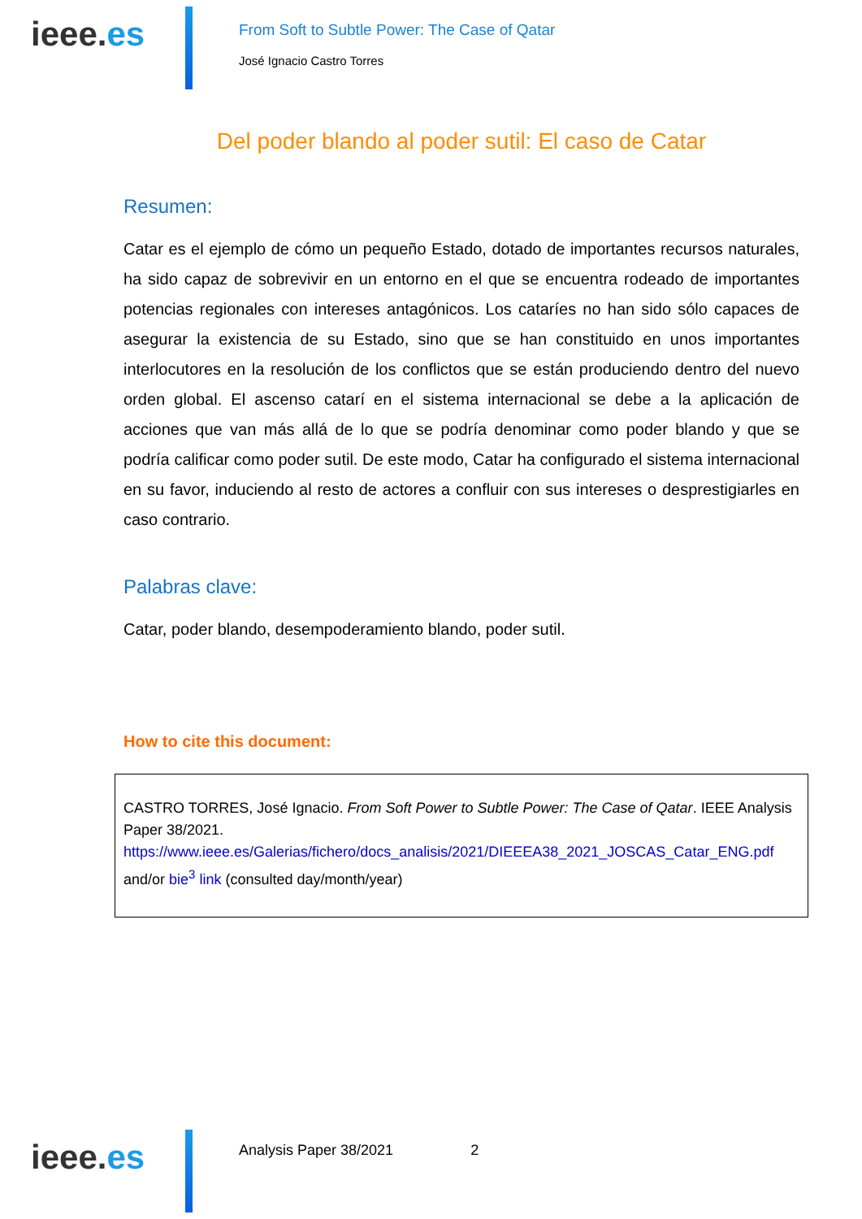ieee.es
From Soft to Subtle Power: The Case of Qatar
José Ignacio Castro Torres
Del poder blando al poder sutil: El caso de Catar
Resumen:
Catar es el ejemplo de cómo un pequeño Estado, dotado de importantes recursos naturales, ha sido capaz de sobrevivir en un entorno en el que se encuentra rodeado de importantes potencias regionales con intereses antagónicos. Los cataríes no han sido sólo capaces de asegurar la existencia de su Estado, sino que se han constituido en unos importantes interlocutores en la resolución de los conflictos que se están produciendo dentro del nuevo orden global. El ascenso catarí en el sistema internacional se debe a la aplicación de acciones que van más allá de lo que se podría denominar como poder blando y que se podría calificar como poder sutil. De este modo, Catar ha configurado el sistema internacional en su favor, induciendo al resto de actores a confluir con sus intereses o desprestigiarles en caso contrario.
Palabras clave:
Catar, poder blando, desempoderamiento blando, poder sutil.
How to cite this document:
CASTRO TORRES, José Ignacio. From Soft Power to Subtle Power: The Case of Qatar. IEEE Analysis Paper 38/2021.
https://www.ieee.es/Galerias/fichero/docs_analisis/2021/DIEEEA38_2021_JOSCAS_Catar_ENG.pdf and/or bie<sup>3</sup> link (consulted day/month/year)
ieee.es
Analysis Paper 38/2021 2